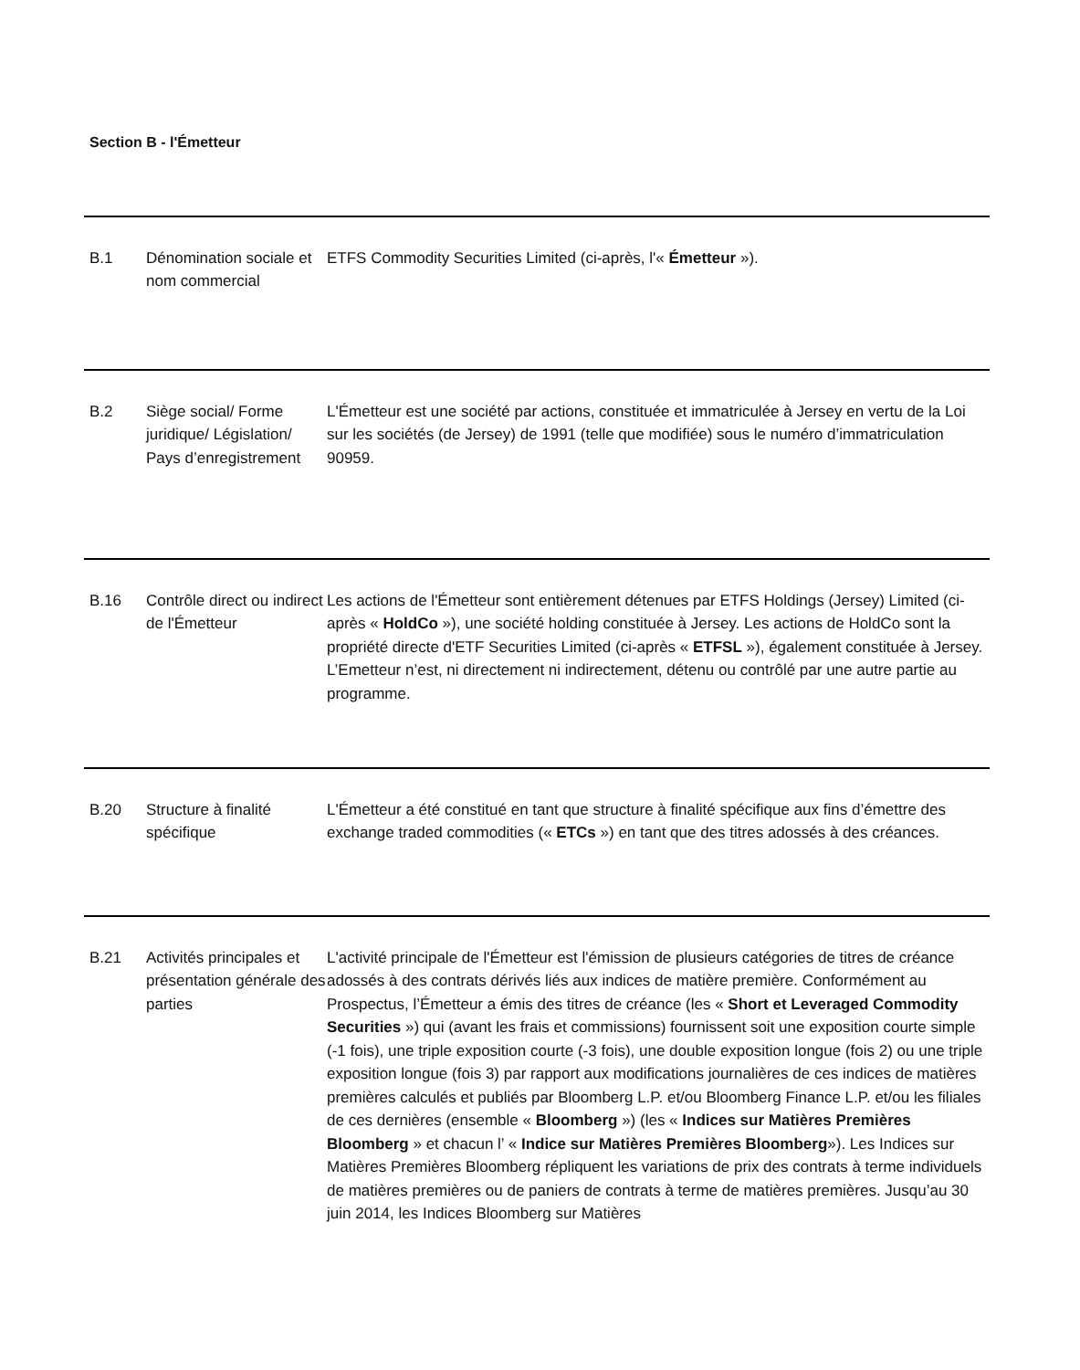Section B - l'Émetteur
| B.1 | Dénomination sociale et nom commercial | ETFS Commodity Securities Limited (ci-après, l'« Émetteur »). |
| B.2 | Siège social/ Forme juridique/ Législation/ Pays d’enregistrement | L'Émetteur est une société par actions, constituée et immatriculée à Jersey en vertu de la Loi sur les sociétés (de Jersey) de 1991 (telle que modifiée) sous le numéro d’immatriculation 90959. |
| B.16 | Contrôle direct ou indirect de l'Émetteur | Les actions de l'Émetteur sont entièrement détenues par ETFS Holdings (Jersey) Limited (ci-après « HoldCo »), une société holding constituée à Jersey. Les actions de HoldCo sont la propriété directe d'ETF Securities Limited (ci-après « ETFSL »), également constituée à Jersey. L’Emetteur n’est, ni directement ni indirectement, détenu ou contrôlé par une autre partie au programme. |
| B.20 | Structure à finalité spécifique | L'Émetteur a été constitué en tant que structure à finalité spécifique aux fins d’émettre des exchange traded commodities (« ETCs ») en tant que des titres adossés à des créances. |
| B.21 | Activités principales et présentation générale des parties | L'activité principale de l'Émetteur est l'émission de plusieurs catégories de titres de créance adossés à des contrats dérivés liés aux indices de matière première. Conformément au Prospectus, l’Émetteur a émis des titres de créance (les « Short et Leveraged Commodity Securities ») qui (avant les frais et commissions) fournissent soit une exposition courte simple (-1 fois), une triple exposition courte (-3 fois), une double exposition longue (fois 2) ou une triple exposition longue (fois 3) par rapport aux modifications journalières de ces indices de matières premières calculés et publiés par Bloomberg L.P. et/ou Bloomberg Finance L.P. et/ou les filiales de ces dernières (ensemble « Bloomberg ») (les « Indices sur Matières Premières Bloomberg » et chacun l’ « Indice sur Matières Premières Bloomberg »). Les Indices sur Matières Premières Bloomberg répliquent les variations de prix des contrats à terme individuels de matières premières ou de paniers de contrats à terme de matières premières. Jusqu’au 30 juin 2014, les Indices Bloomberg sur Matières |